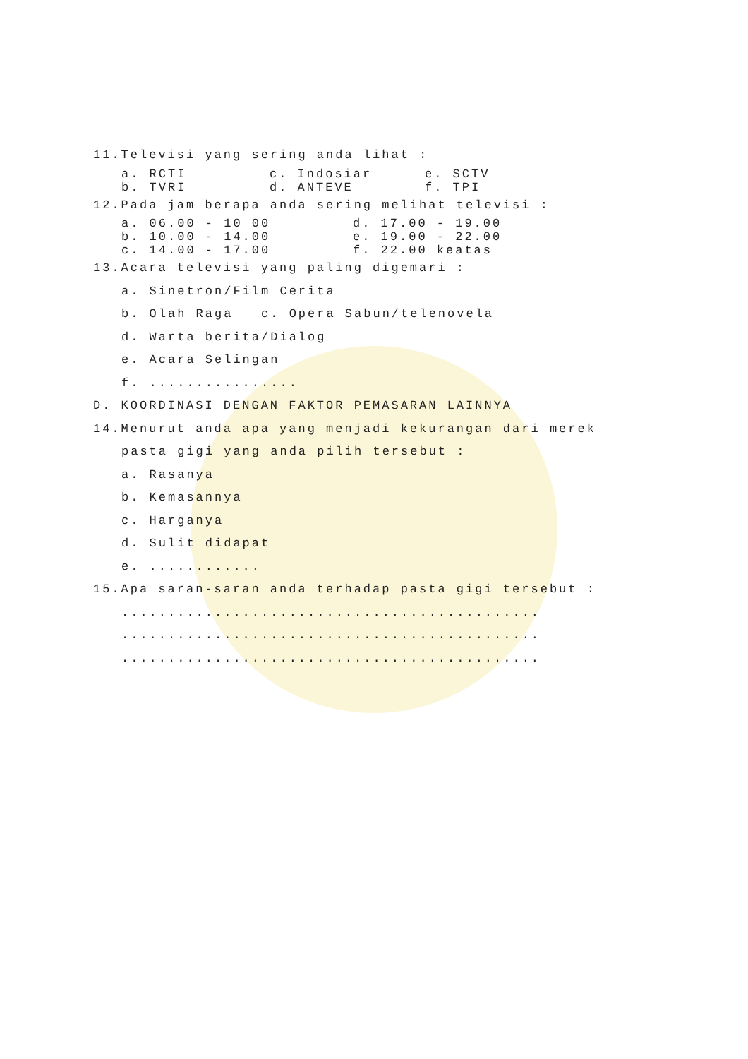11.Televisi yang sering anda lihat :
a. RCTI c. Indosiar e. SCTV
b. TVRI d. ANTEVE f. TPI
12.Pada jam berapa anda sering melihat televisi :
a. 06.00 - 10 00 d. 17.00 - 19.00
b. 10.00 - 14.00 e. 19.00 - 22.00
c. 14.00 - 17.00 f. 22.00 keatas
13.Acara televisi yang paling digemari :
a. Sinetron/Film Cerita
b. Olah Raga c. Opera Sabun/telenovela
d. Warta berita/Dialog
e. Acara Selingan
f. ................
D. KOORDINASI DENGAN FAKTOR PEMASARAN LAINNYA
14.Menurut anda apa yang menjadi kekurangan dari merek
pasta gigi yang anda pilih tersebut :
a. Rasanya
b. Kemasannya
c. Harganya
d. Sulit didapat
e. ............
15.Apa saran-saran anda terhadap pasta gigi tersebut :
.............................................
.............................................
.............................................